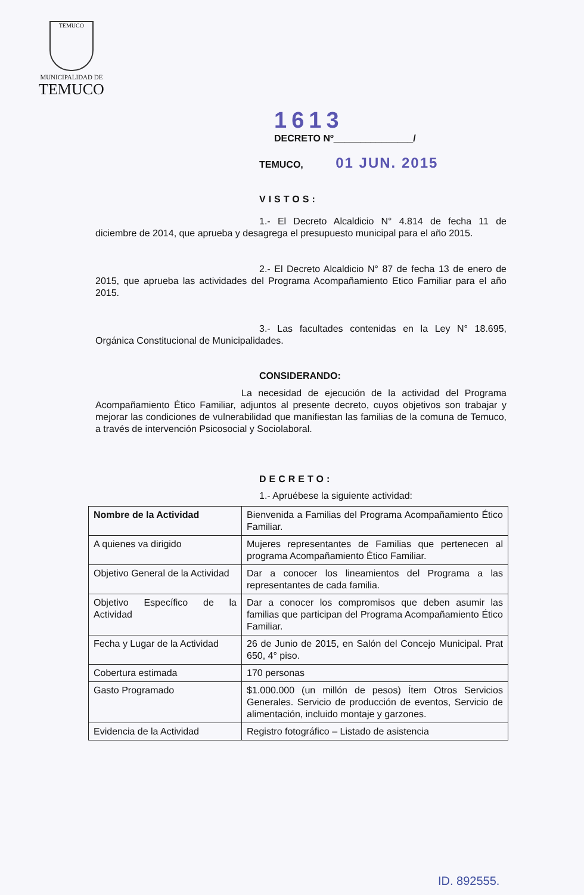TEMUCO
MUNICIPALIDAD DE
TEMUCO
1613
DECRETO Nº_______________/
TEMUCO, 01 JUN. 2015
VISTOS:
1.- El Decreto Alcaldicio N° 4.814 de fecha 11 de diciembre de 2014, que aprueba y desagrega el presupuesto municipal para el año 2015.
2.- El Decreto Alcaldicio N° 87 de fecha 13 de enero de 2015, que aprueba las actividades del Programa Acompañamiento Etico Familiar para el año 2015.
3.- Las facultades contenidas en la Ley N° 18.695, Orgánica Constitucional de Municipalidades.
CONSIDERANDO:
La necesidad de ejecución de la actividad del Programa Acompañamiento Ético Familiar, adjuntos al presente decreto, cuyos objetivos son trabajar y mejorar las condiciones de vulnerabilidad que manifiestan las familias de la comuna de Temuco, a través de intervención Psicosocial y Sociolaboral.
DECRETO:
1.- Apruébese la siguiente actividad:
| Nombre de la Actividad | Bienvenida a Familias del Programa Acompañamiento Ético Familiar. |
| A quienes va dirigido | Mujeres representantes de Familias que pertenecen al programa Acompañamiento Ético Familiar. |
| Objetivo General de la Actividad | Dar a conocer los lineamientos del Programa a las representantes de cada familia. |
| Objetivo Específico de la Actividad | Dar a conocer los compromisos que deben asumir las familias que participan del Programa Acompañamiento Ético Familiar. |
| Fecha y Lugar de la Actividad | 26 de Junio de 2015, en Salón del Concejo Municipal. Prat 650, 4° piso. |
| Cobertura estimada | 170 personas |
| Gasto Programado | $1.000.000 (un millón de pesos) Ítem Otros Servicios Generales. Servicio de producción de eventos, Servicio de alimentación, incluido montaje y garzones. |
| Evidencia de la Actividad | Registro fotográfico – Listado de asistencia |
ID. 892555.